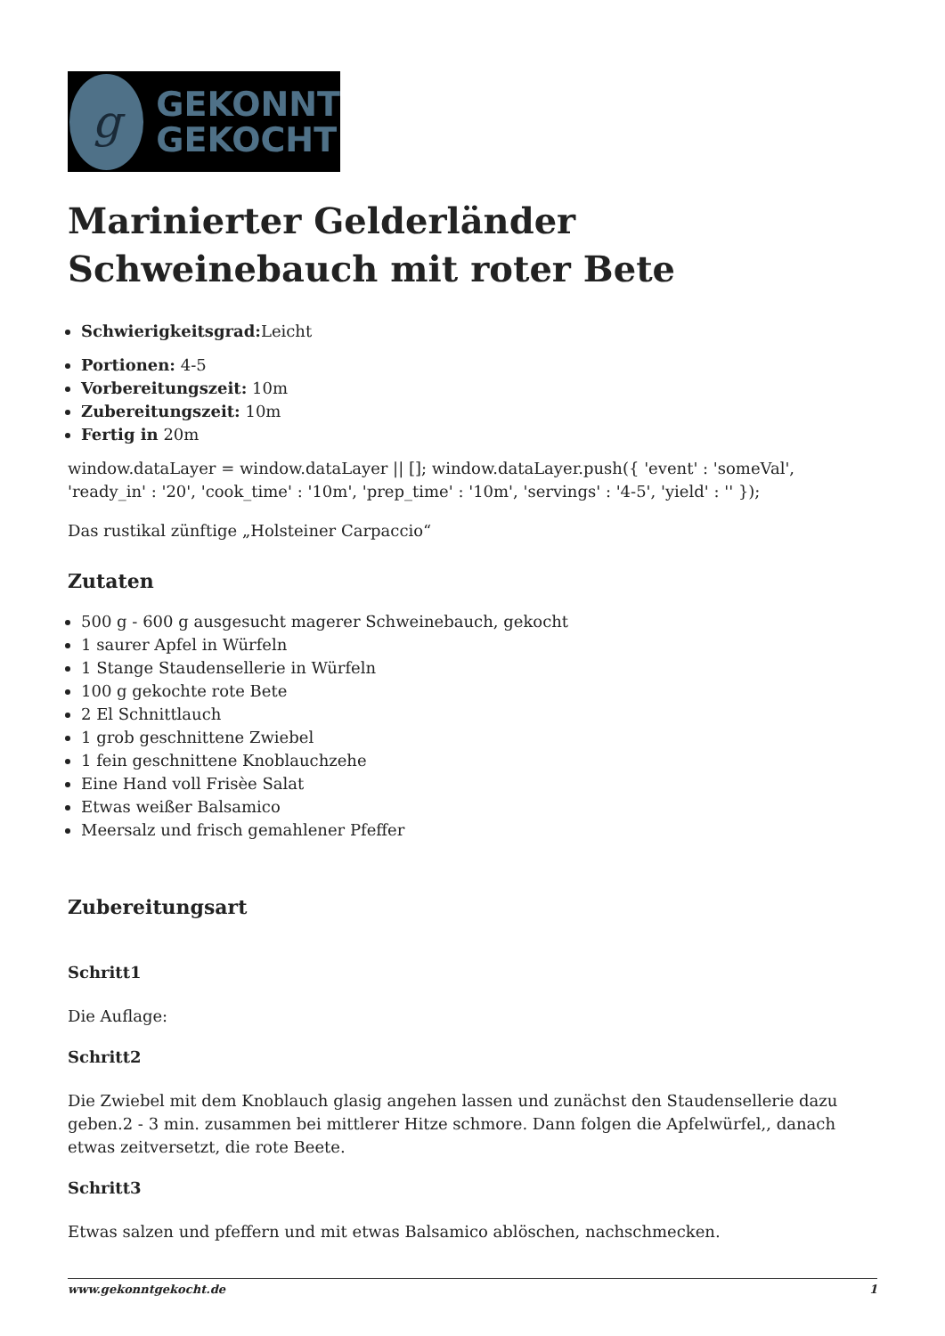g
GEKONNT
GEKOCHT
Marinierter Gelderländer Schweinebauch mit roter Bete
Schwierigkeitsgrad: Leicht
Portionen: 4-5
Vorbereitungszeit: 10m
Zubereitungszeit: 10m
Fertig in 20m
window.dataLayer = window.dataLayer || []; window.dataLayer.push({ 'event' : 'someVal', 'ready_in' : '20', 'cook_time' : '10m', 'prep_time' : '10m', 'servings' : '4-5', 'yield' : '' });
Das rustikal zünftige „Holsteiner Carpaccio“
Zutaten
500 g - 600 g ausgesucht magerer Schweinebauch, gekocht
1 saurer Apfel in Würfeln
1 Stange Staudensellerie in Würfeln
100 g gekochte rote Bete
2 El Schnittlauch
1 grob geschnittene Zwiebel
1 fein geschnittene Knoblauchzehe
Eine Hand voll Frisèe Salat
Etwas weißer Balsamico
Meersalz und frisch gemahlener Pfeffer
Zubereitungsart
Schritt1
Die Auflage:
Schritt2
Die Zwiebel mit dem Knoblauch glasig angehen lassen und zunächst den Staudensellerie dazu geben.2 - 3 min. zusammen bei mittlerer Hitze schmore. Dann folgen die Apfelwürfel,, danach etwas zeitversetzt, die rote Beete.
Schritt3
Etwas salzen und pfeffern und mit etwas Balsamico ablöschen, nachschmecken.
www.gekonntgekocht.de 1